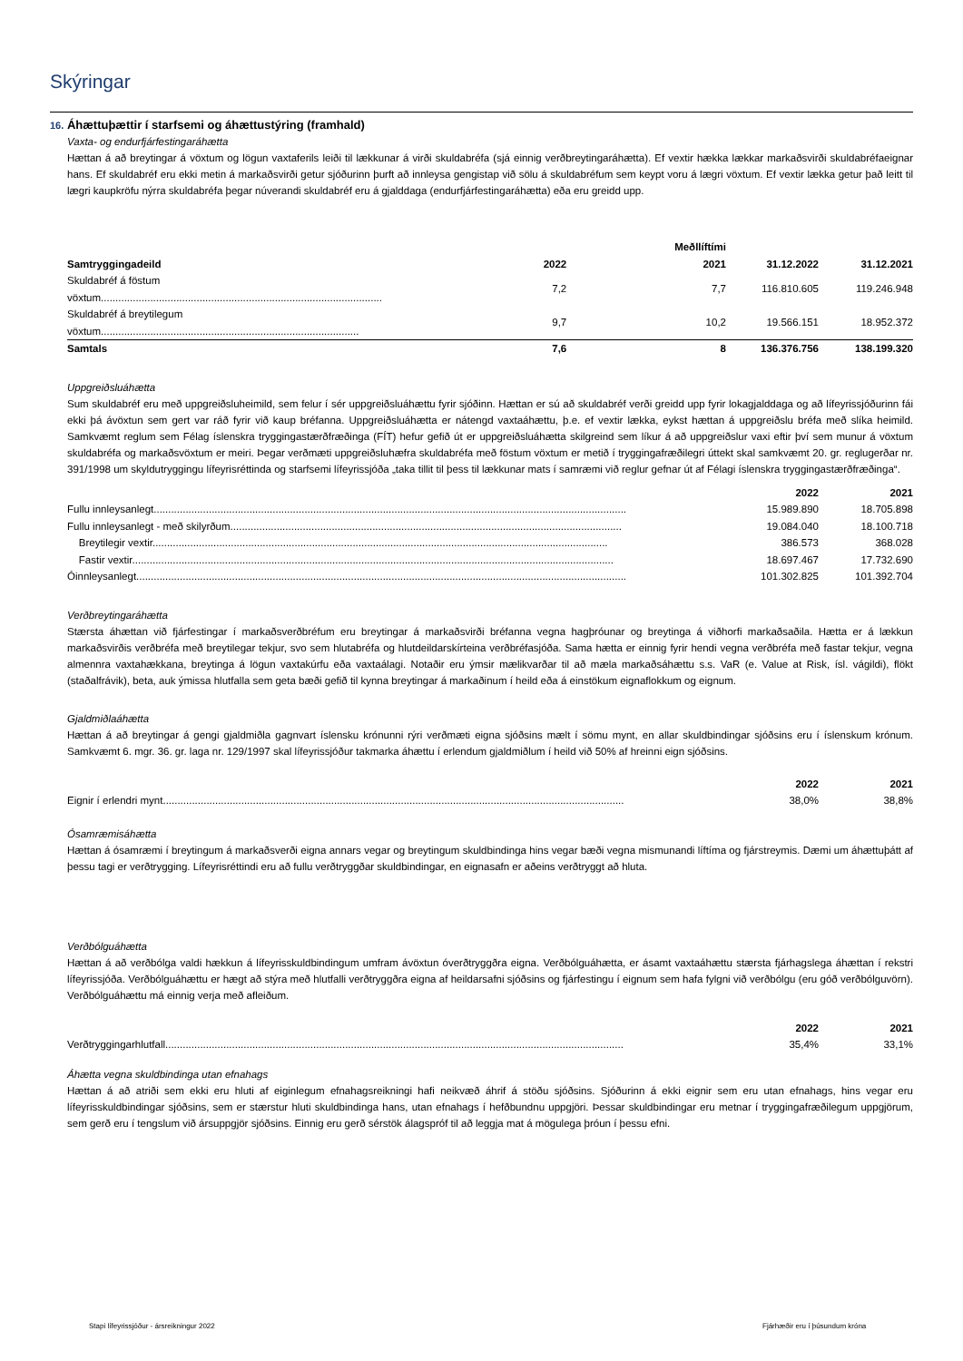Skýringar
16. Áhættuþættir í starfsemi og áhættustýring (framhald)
Vaxta- og endurfjárfestingaráhætta
Hættan á að breytingar á vöxtum og lögun vaxtaferils leiði til lækkunar á virði skuldabréfa (sjá einnig verðbreytingaráhætta). Ef vextir hækka lækkar markaðsvirði skuldabréfaeignar hans. Ef skuldabréf eru ekki metin á markaðsvirði getur sjóðurinn þurft að innleysa gengistap við sölu á skuldabréfum sem keypt voru á lægri vöxtum. Ef vextir lækka getur það leitt til lægri kaupkröfu nýrra skuldabréfa þegar núverandi skuldabréf eru á gjalddaga (endurfjárfestingaráhætta) eða eru greidd upp.
| | Meðllíftími | | | |
| --- | --- | --- | --- | --- |
| Samtryggingadeild | 2022 | 2021 | 31.12.2022 | 31.12.2021 |
| Skuldabréf á föstum vöxtum................................................................................................. | 7,2 | 7,7 | 116.810.605 | 119.246.948 |
| Skuldabréf á breytilegum vöxtum......................................................................................... | 9,7 | 10,2 | 19.566.151 | 18.952.372 |
| Samtals | 7,6 | 8 | 136.376.756 | 138.199.320 |
Uppgreiðsluáhætta
Sum skuldabréf eru með uppgreiðsluheimild, sem felur í sér uppgreiðsluáhættu fyrir sjóðinn. Hættan er sú að skuldabréf verði greidd upp fyrir lokagjalddaga og að lífeyrissjóðurinn fái ekki þá ávöxtun sem gert var ráð fyrir við kaup bréfanna. Uppgreiðsluáhætta er nátengd vaxtaáhættu, þ.e. ef vextir lækka, eykst hættan á uppgreiðslu bréfa með slíka heimild. Samkvæmt reglum sem Félag íslenskra tryggingastærðfræðinga (FÍT) hefur gefið út er uppgreiðsluáhætta skilgreind sem líkur á að uppgreiðslur vaxi eftir því sem munur á vöxtum skuldabréfa og markaðsvöxtum er meiri. Þegar verðmæti uppgreiðsluhæfra skuldabréfa með föstum vöxtum er metið í tryggingafræðilegri úttekt skal samkvæmt 20. gr. reglugerðar nr. 391/1998 um skyldutryggingu lífeyrisréttinda og starfsemi lífeyrissjóða „taka tillit til þess til lækkunar mats í samræmi við reglur gefnar út af Félagi íslenskra tryggingastærðfræðinga“.
| | 2022 | 2021 |
| --- | --- | --- |
| Fullu innleysanlegt................................................................................................................................................................... | 15.989.890 | 18.705.898 |
| Fullu innleysanlegt - með skilyrðum....................................................................................................................................... | 19.084.040 | 18.100.718 |
| Breytilegir vextir............................................................................................................................................................. | 386.573 | 368.028 |
| Fastir vextir...................................................................................................................................................................... | 18.697.467 | 17.732.690 |
| Óinnleysanlegt......................................................................................................................................................................... | 101.302.825 | 101.392.704 |
Verðbreytingaráhætta
Stærsta áhættan við fjárfestingar í markaðsverðbréfum eru breytingar á markaðsvirði bréfanna vegna hagþróunar og breytinga á viðhorfi markaðsaðila. Hætta er á lækkun markaðsvirðis verðbréfa með breytilegar tekjur, svo sem hlutabréfa og hlutdeildarskírteina verðbréfasjóða. Sama hætta er einnig fyrir hendi vegna verðbréfa með fastar tekjur, vegna almennra vaxtahækkana, breytinga á lögun vaxtakúrfu eða vaxtaálagi. Notaðir eru ýmsir mælikvarðar til að mæla markaðsáhættu s.s. VaR (e. Value at Risk, ísl. vágildi), flökt (staðalfrávik), beta, auk ýmissa hlutfalla sem geta bæði gefið til kynna breytingar á markaðinum í heild eða á einstökum eignaflokkum og eignum.
Gjaldmiðlaáhætta
Hættan á að breytingar á gengi gjaldmiðla gagnvart íslensku krónunni rýri verðmæti eigna sjóðsins mælt í sömu mynt, en allar skuldbindingar sjóðsins eru í íslenskum krónum. Samkvæmt 6. mgr. 36. gr. laga nr. 129/1997 skal lífeyrissjóður takmarka áhættu í erlendum gjaldmiðlum í heild við 50% af hreinni eign sjóðsins.
| | 2022 | 2021 |
| --- | --- | --- |
| Eignir í erlendri mynt............................................................................................................................................................... | 38,0% | 38,8% |
Ósamræmisáhætta
Hættan á ósamræmi í breytingum á markaðsverði eigna annars vegar og breytingum skuldbindinga hins vegar bæði vegna mismunandi líftíma og fjárstreymis. Dæmi um áhættuþátt af þessu tagi er verðtrygging. Lífeyrisréttindi eru að fullu verðtryggðar skuldbindingar, en eignasafn er aðeins verðtryggt að hluta.
Verðbólguáhætta
Hættan á að verðbólga valdi hækkun á lífeyrisskuldbindingum umfram ávöxtun óverðtryggðra eigna. Verðbólguáhætta, er ásamt vaxtaáhættu stærsta fjárhagslega áhættan í rekstri lífeyrissjóða. Verðbólguáhættu er hægt að stýra með hlutfalli verðtryggðra eigna af heildarsafni sjóðsins og fjárfestingu í eignum sem hafa fylgni við verðbólgu (eru góð verðbólguvörn). Verðbólguáhættu má einnig verja með afleiðum.
| | 2022 | 2021 |
| --- | --- | --- |
| Verðtryggingarhlutfall.............................................................................................................................................................. | 35,4% | 33,1% |
Áhætta vegna skuldbindinga utan efnahags
Hættan á að atriði sem ekki eru hluti af eiginlegum efnahagsreikningi hafi neikvæð áhrif á stöðu sjóðsins. Sjóðurinn á ekki eignir sem eru utan efnahags, hins vegar eru lífeyrisskuldbindingar sjóðsins, sem er stærstur hluti skuldbindinga hans, utan efnahags í hefðbundnu uppgjöri. Þessar skuldbindingar eru metnar í tryggingafræðilegum uppgjörum, sem gerð eru í tengslum við ársuppgjör sjóðsins. Einnig eru gerð sérstök álagspróf til að leggja mat á mögulega þróun í þessu efni.
Stapi lífeyrissjóður - ársreikningur 2022
Fjárhæðir eru í þúsundum króna